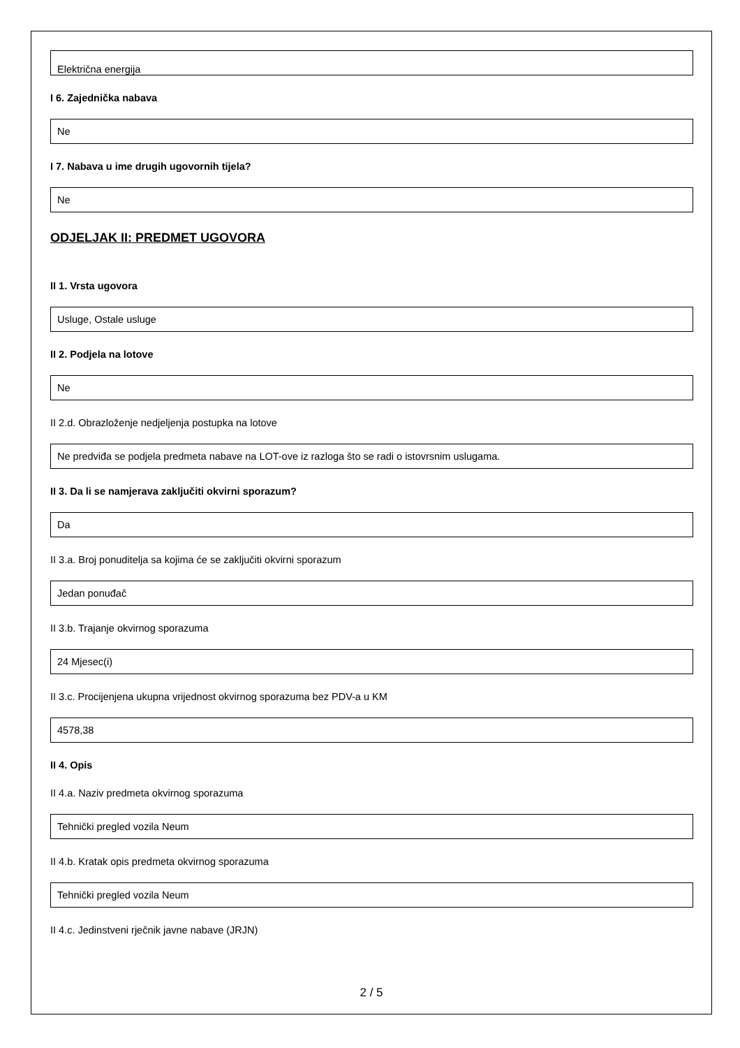Električna energija
I 6. Zajednička nabava
Ne
I 7. Nabava u ime drugih ugovornih tijela?
Ne
ODJELJAK II: PREDMET UGOVORA
II 1. Vrsta ugovora
Usluge, Ostale usluge
II 2. Podjela na lotove
Ne
II 2.d. Obrazloženje nedjeljenja postupka na lotove
Ne predviđa se podjela predmeta nabave na LOT-ove iz razloga što se radi o istovrsnim uslugama.
II 3. Da li se namjerava zaključiti okvirni sporazum?
Da
II 3.a. Broj ponuditelja sa kojima će se zaključiti okvirni sporazum
Jedan ponuđač
II 3.b. Trajanje okvirnog sporazuma
24 Mjesec(i)
II 3.c. Procijenjena ukupna vrijednost okvirnog sporazuma bez PDV-a u KM
4578,38
II 4. Opis
II 4.a. Naziv predmeta okvirnog sporazuma
Tehnički pregled vozila Neum
II 4.b. Kratak opis predmeta okvirnog sporazuma
Tehnički pregled vozila Neum
II 4.c. Jedinstveni rječnik javne nabave (JRJN)
2 / 5